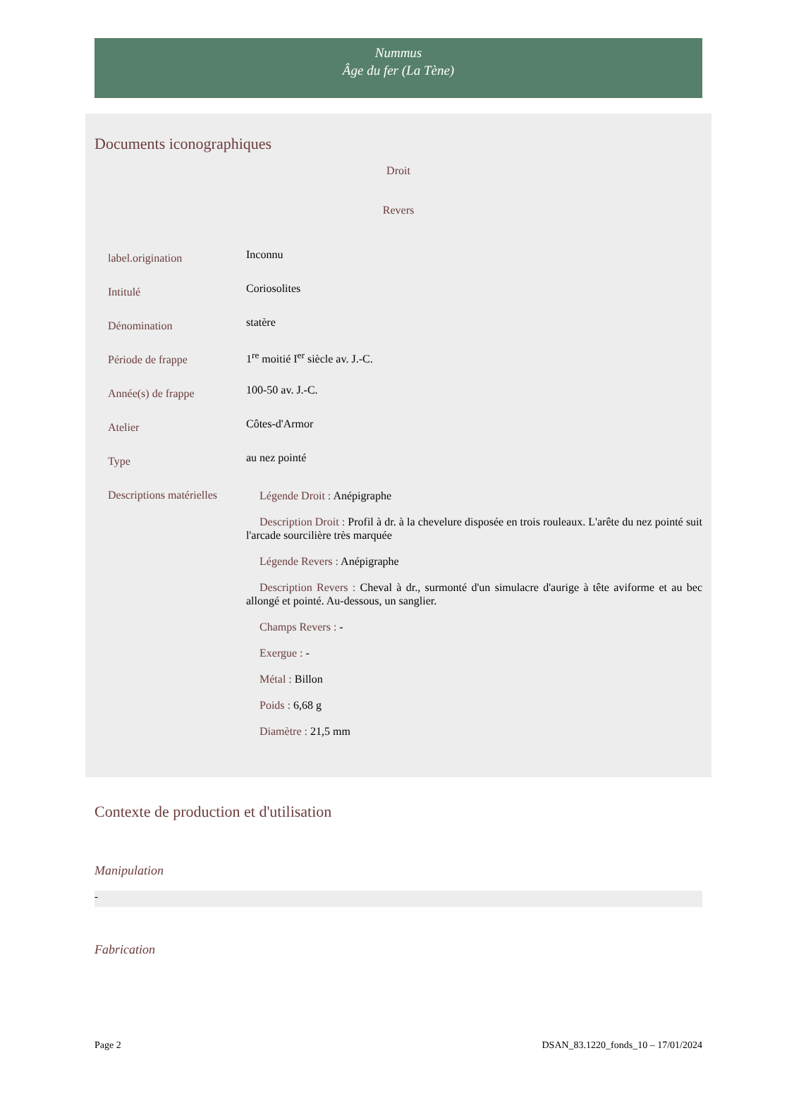Nummus
Âge du fer (La Tène)
Documents iconographiques
Droit
Revers
| label.origination | Inconnu |
| Intitulé | Coriosolites |
| Dénomination | statère |
| Période de frappe | 1<sup>re</sup> moitié I<sup>er</sup> siècle av. J.-C. |
| Année(s) de frappe | 100-50 av. J.-C. |
| Atelier | Côtes-d'Armor |
| Type | au nez pointé |
| Descriptions matérielles | Légende Droit : Anépigraphe Description Droit : Profil à dr. à la chevelure disposée en trois rouleaux. L'arête du nez pointé suit l'arcade sourcilière très marquée Légende Revers : Anépigraphe Description Revers : Cheval à dr., surmonté d'un simulacre d'aurige à tête aviforme et au bec allongé et pointé. Au-dessous, un sanglier. Champs Revers : - Exergue : - Métal : Billon Poids : 6,68 g Diamètre : 21,5 mm |
Contexte de production et d'utilisation
Manipulation
-
Fabrication
Page 2 DSAN_83.1220_fonds_10 – 17/01/2024